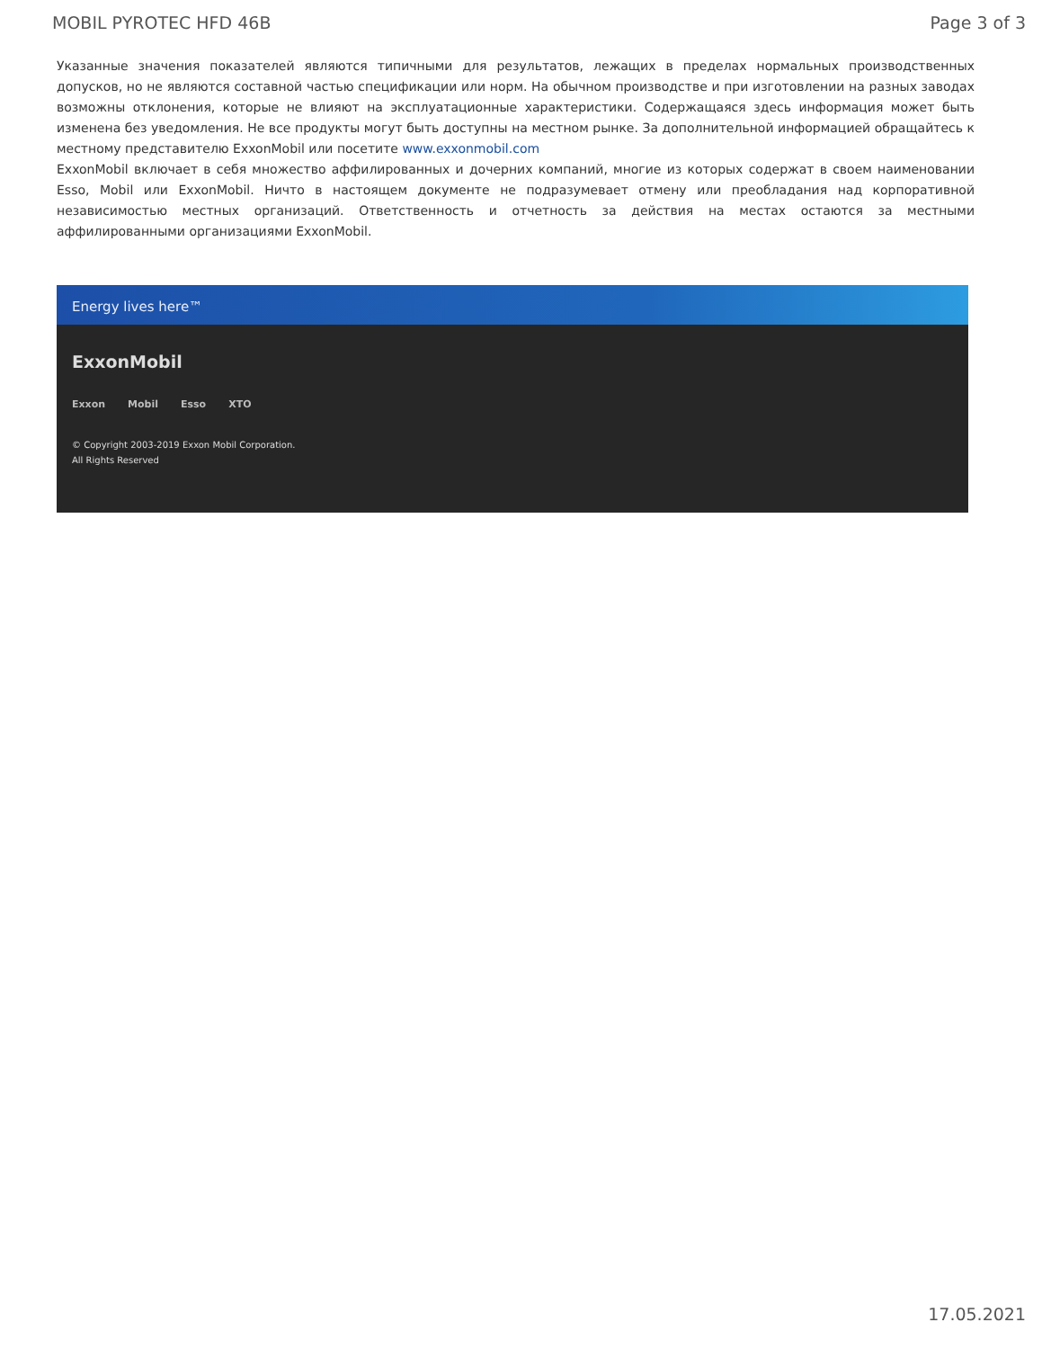MOBIL PYROTEC HFD 46B Page 3 of 3
Указанные значения показателей являются типичными для результатов, лежащих в пределах нормальных производственных допусков, но не являются составной частью спецификации или норм. На обычном производстве и при изготовлении на разных заводах возможны отклонения, которые не влияют на эксплуатационные характеристики. Содержащаяся здесь информация может быть изменена без уведомления. Не все продукты могут быть доступны на местном рынке. За дополнительной информацией обращайтесь к местному представителю ExxonMobil или посетите www.exxonmobil.com
ExxonMobil включает в себя множество аффилированных и дочерних компаний, многие из которых содержат в своем наименовании Esso, Mobil или ExxonMobil. Ничто в настоящем документе не подразумевает отмену или преобладания над корпоративной независимостью местных организаций. Ответственность и отчетность за действия на местах остаются за местными аффилированными организациями ExxonMobil.
Energy lives here™
ExxonMobil
Exxon Mobil Esso XTO
© Copyright 2003-2019 Exxon Mobil Corporation. All Rights Reserved
17.05.2021